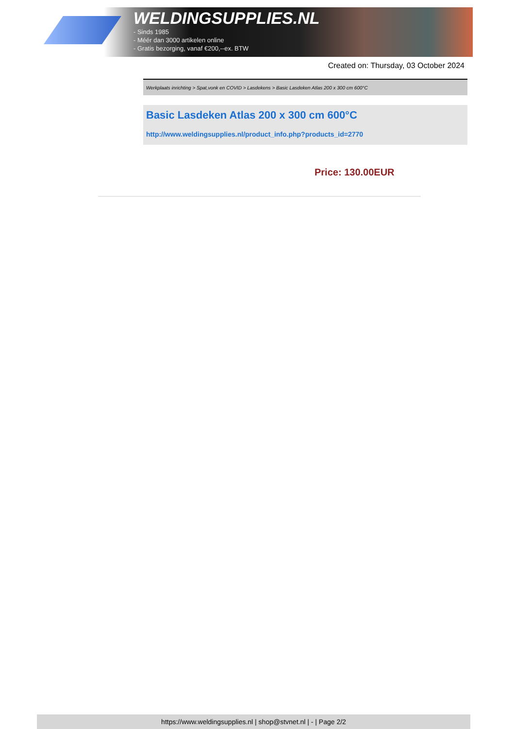WELDINGSUPPLIES.NL
- Sinds 1985
- Méér dan 3000 artikelen online
- Gratis bezorging, vanaf €200,--ex. BTW
Created on: Thursday, 03 October 2024
Werkplaats inrichting > Spat,vonk en COVID > Lasdekens > Basic Lasdeken Atlas 200 x 300 cm 600°C
Basic Lasdeken Atlas 200 x 300 cm 600°C
http://www.weldingsupplies.nl/product_info.php?products_id=2770
Price: 130.00EUR
https://www.weldingsupplies.nl | shop@stvnet.nl | - | Page 2/2